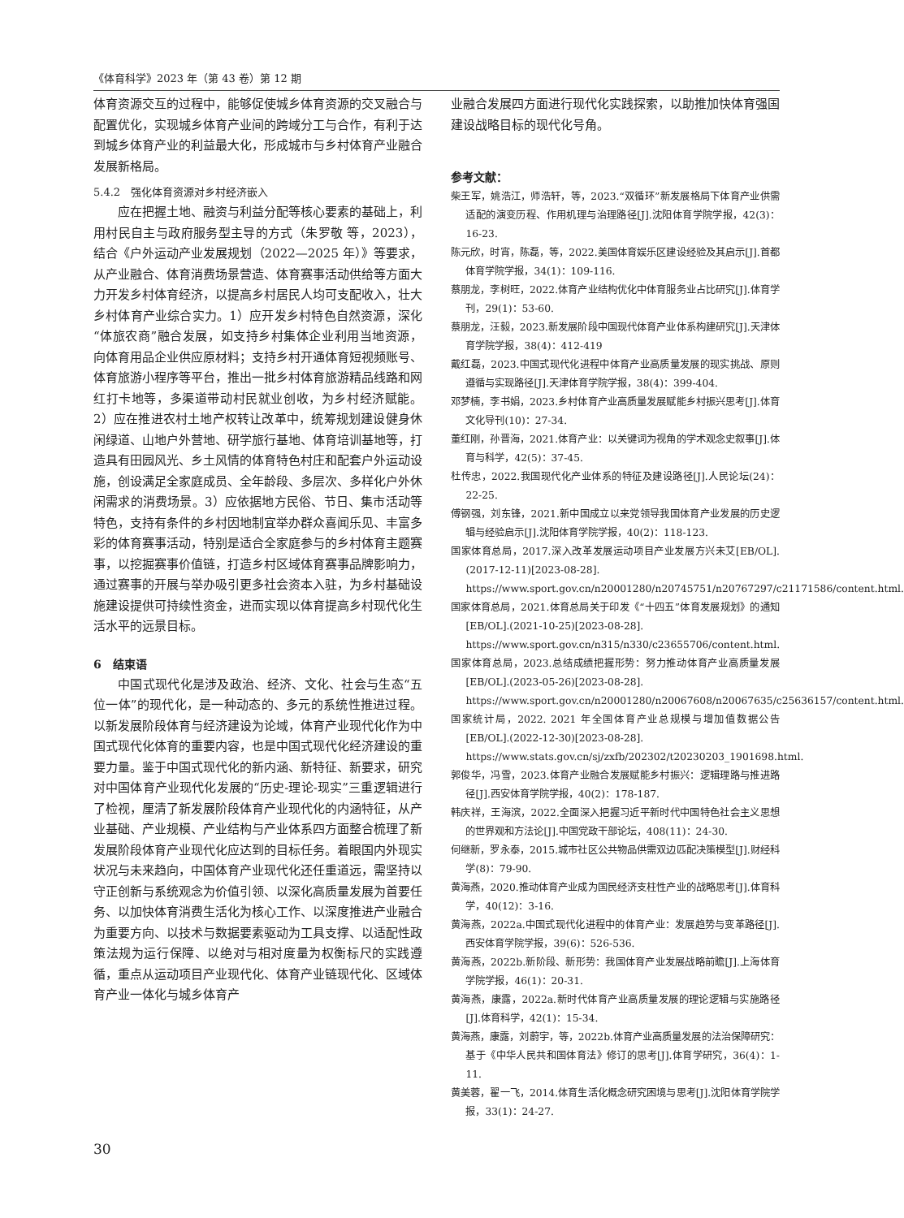《体育科学》2023 年（第 43 卷）第 12 期
体育资源交互的过程中，能够促使城乡体育资源的交叉融合与配置优化，实现城乡体育产业间的跨域分工与合作，有利于达到城乡体育产业的利益最大化，形成城市与乡村体育产业融合发展新格局。
5.4.2　强化体育资源对乡村经济嵌入
应在把握土地、融资与利益分配等核心要素的基础上，利用村民自主与政府服务型主导的方式（朱罗敬 等，2023），结合《户外运动产业发展规划（2022—2025 年）》等要求，从产业融合、体育消费场景营造、体育赛事活动供给等方面大力开发乡村体育经济，以提高乡村居民人均可支配收入，壮大乡村体育产业综合实力。1）应开发乡村特色自然资源，深化“体旅农商”融合发展，如支持乡村集体企业利用当地资源，向体育用品企业供应原材料；支持乡村开通体育短视频账号、体育旅游小程序等平台，推出一批乡村体育旅游精品线路和网红打卡地等，多渠道带动村民就业创收，为乡村经济赋能。2）应在推进农村土地产权转让改革中，统筹规划建设健身休闲绿道、山地户外营地、研学旅行基地、体育培训基地等，打造具有田园风光、乡土风情的体育特色村庄和配套户外运动设施，创设满足全家庭成员、全年龄段、多层次、多样化户外休闲需求的消费场景。3）应依据地方民俗、节日、集市活动等特色，支持有条件的乡村因地制宜举办群众喜闻乐见、丰富多彩的体育赛事活动，特别是适合全家庭参与的乡村体育主题赛事，以挖掘赛事价值链，打造乡村区域体育赛事品牌影响力，通过赛事的开展与举办吸引更多社会资本入驻，为乡村基础设施建设提供可持续性资金，进而实现以体育提高乡村现代化生活水平的远景目标。
6　结束语
中国式现代化是涉及政治、经济、文化、社会与生态“五位一体”的现代化，是一种动态的、多元的系统性推进过程。以新发展阶段体育与经济建设为论域，体育产业现代化作为中国式现代化体育的重要内容，也是中国式现代化经济建设的重要力量。鉴于中国式现代化的新内涵、新特征、新要求，研究对中国体育产业现代化发展的“历史-理论-现实”三重逻辑进行了检视，厘清了新发展阶段体育产业现代化的内涵特征，从产业基础、产业规模、产业结构与产业体系四方面整合梳理了新发展阶段体育产业现代化应达到的目标任务。着眼国内外现实状况与未来趋向，中国体育产业现代化还任重道远，需坚持以守正创新与系统观念为价值引领、以深化高质量发展为首要任务、以加快体育消费生活化为核心工作、以深度推进产业融合为重要方向、以技术与数据要素驱动为工具支撑、以适配性政策法规为运行保障、以绝对与相对度量为权衡标尺的实践遵循，重点从运动项目产业现代化、体育产业链现代化、区域体育产业一体化与城乡体育产
业融合发展四方面进行现代化实践探索，以助推加快体育强国建设战略目标的现代化号角。
参考文献：
柴王军，姚浩江，师浩轩，等，2023.“双循环”新发展格局下体育产业供需适配的演变历程、作用机理与治理路径[J].沈阳体育学院学报，42(3)：16-23.
陈元欣，时宵，陈磊，等，2022.美国体育娱乐区建设经验及其启示[J].首都体育学院学报，34(1)：109-116.
蔡朋龙，李树旺，2022.体育产业结构优化中体育服务业占比研究[J].体育学刊，29(1)：53-60.
蔡朋龙，汪毅，2023.新发展阶段中国现代体育产业体系构建研究[J].天津体育学院学报，38(4)：412-419
戴红磊，2023.中国式现代化进程中体育产业高质量发展的现实挑战、原则遵循与实现路径[J].天津体育学院学报，38(4)：399-404.
邓梦楠，李书娟，2023.乡村体育产业高质量发展赋能乡村振兴思考[J].体育文化导刊(10)：27-34.
董红刚，孙晋海，2021.体育产业：以关键词为视角的学术观念史叙事[J].体育与科学，42(5)：37-45.
杜传忠，2022.我国现代化产业体系的特征及建设路径[J].人民论坛(24)：22-25.
傅钢强，刘东锋，2021.新中国成立以来党领导我国体育产业发展的历史逻辑与经验启示[J].沈阳体育学院学报，40(2)：118-123.
国家体育总局，2017.深入改革发展运动项目产业发展方兴未艾[EB/OL].(2017-12-11)[2023-08-28]. https://www.sport.gov.cn/n20001280/n20745751/n20767297/c21171586/content.html.
国家体育总局，2021.体育总局关于印发《“十四五”体育发展规划》的通知[EB/OL].(2021-10-25)[2023-08-28]. https://www.sport.gov.cn/n315/n330/c23655706/content.html.
国家体育总局，2023.总结成绩把握形势：努力推动体育产业高质量发展[EB/OL].(2023-05-26)[2023-08-28]. https://www.sport.gov.cn/n20001280/n20067608/n20067635/c25636157/content.html.
国家统计局，2022. 2021 年全国体育产业总规模与增加值数据公告[EB/OL].(2022-12-30)[2023-08-28]. https://www.stats.gov.cn/sj/zxfb/202302/t20230203_1901698.html.
郭俊华，冯雪，2023.体育产业融合发展赋能乡村振兴：逻辑理路与推进路径[J].西安体育学院学报，40(2)：178-187.
韩庆祥，王海滨，2022.全面深入把握习近平新时代中国特色社会主义思想的世界观和方法论[J].中国党政干部论坛，408(11)：24-30.
何继新，罗永泰，2015.城市社区公共物品供需双边匹配决策模型[J].财经科学(8)：79-90.
黄海燕，2020.推动体育产业成为国民经济支柱性产业的战略思考[J].体育科学，40(12)：3-16.
黄海燕，2022a.中国式现代化进程中的体育产业：发展趋势与变革路径[J].西安体育学院学报，39(6)：526-536.
黄海燕，2022b.新阶段、新形势：我国体育产业发展战略前瞻[J].上海体育学院学报，46(1)：20-31.
黄海燕，康露，2022a.新时代体育产业高质量发展的理论逻辑与实施路径[J].体育科学，42(1)：15-34.
黄海燕，康露，刘蔚宇，等，2022b.体育产业高质量发展的法治保障研究：基于《中华人民共和国体育法》修订的思考[J].体育学研究，36(4)：1-11.
黄美蓉，翟一飞，2014.体育生活化概念研究困境与思考[J].沈阳体育学院学报，33(1)：24-27.
30